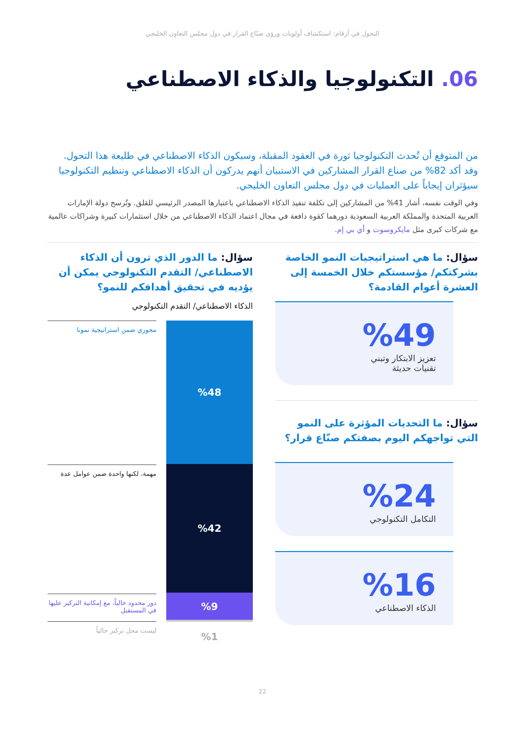التحول في أرقام: استكشاف أولويات ورؤى صنّاع القرار في دول مجلس التعاون الخليجي
06. التكنولوجيا والذكاء الاصطناعي
من المتوقع أن تُحدث التكنولوجيا ثورة في العقود المقبلة، وسيكون الذكاء الاصطناعي في طليعة هذا التحول. وقد أكد 82% من صناع القرار المشاركين في الاستبيان أنهم يدركون أن الذكاء الاصطناعي وتنظيم التكنولوجيا سيؤثران إيجاباً على العمليات في دول مجلس التعاون الخليجي.
وفي الوقت نفسه، أشار 41% من المشاركين إلى تكلفة تنفيذ الذكاء الاصطناعي باعتبارها المصدر الرئيسي للقلق. وتُرسخ دولة الإمارات العربية المتحدة والمملكة العربية السعودية دورهما كقوة دافعة في مجال اعتماد الذكاء الاصطناعي من خلال استثمارات كبيرة وشراكات عالمية مع شركات كبرى مثل مايكروسوت و أي بي إم.
سؤال: ما هي استراتيجيات النمو الخاصة بشركتكم/ مؤسستكم خلال الخمسة إلى العشرة أعوام القادمة؟
%49
تعزيز الابتكار وتبني
تقنيات حديثة
سؤال: ما التحديات المؤثرة على النمو التي تواجهكم اليوم بصفتكم صنّاع قرار؟
%24
التكامل التكنولوجي
%16
الذكاء الاصطناعي
سؤال: ما الدور الذي ترون أن الذكاء الاصطناعي/ التقدم التكنولوجي يمكن أن يؤديه في تحقيق أهدافكم للنمو؟
الذكاء الاصطناعي/ التقدم التكنولوجي
%48
%42
%9
%1
محوري ضمن استراتيجية نمونا
مهمة، لكنها واحدة ضمن عوامل عدة
دور محدود حالياً، مع إمكانية التركيز عليها في المستقبل
ليست محل تركيز حالياً
22